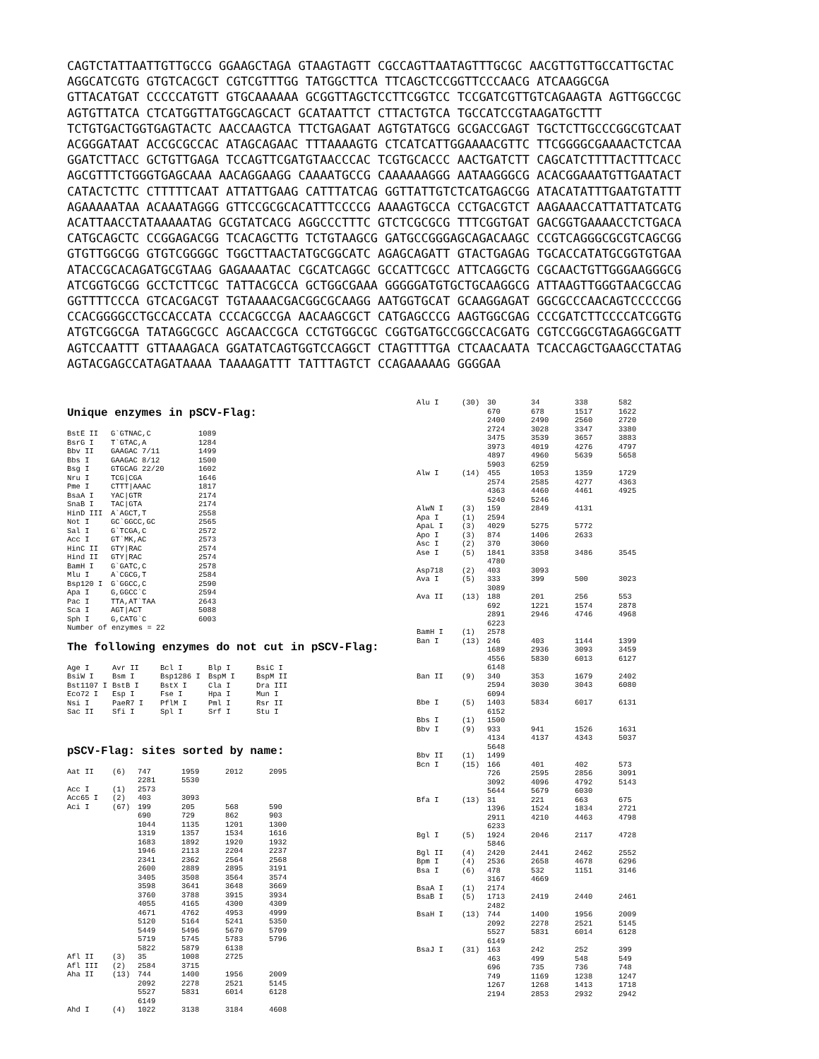CAGTCTATTAATTGTTGCCG GGAAGCTAGA GTAAGTAGTT CGCCAGTTAATAGTTTGCGC AACGTTGTTGCCATTGCTAC
AGGCATCGTG GTGTCACGCT CGTCGTTTGG TATGGCTTCA TTCAGCTCCGGTTCCCAACG ATCAAGGCGA
GTTACATGAT CCCCCATGTT GTGCAAAAAA GCGGTTAGCTCCTTCGGTCC TCCGATCGTTGTCAGAAGTA AGTTGGCCGC
AGTGTTATCA CTCATGGTTATGGCAGCACT GCATAATTCT CTTACTGTCA TGCCATCCGTAAGATGCTTT
TCTGTGACTGGTGAGTACTC AACCAAGTCA TTCTGAGAAT AGTGTATGCG GCGACCGAGT TGCTCTTGCCCGGCGTCAAT
ACGGGATAAT ACCGCGCCAC ATAGCAGAAC TTTAAAAGTG CTCATCATTGGAAAACGTTC TTCGGGGCGAAAACTCTCAA
GGATCTTACC GCTGTTGAGA TCCAGTTCGATGTAACCCAC TCGTGCACCC AACTGATCTT CAGCATCTTTTACTTTCACC
AGCGTTTCTGGGTGAGCAAA AACAGGAAGG CAAAATGCCG CAAAAAAGGG AATAAGGGCG ACACGGAAATGTTGAATACT
CATACTCTTC CTTTTTCAAT ATTATTGAAG CATTTATCAG GGTTATTGTCTCATGAGCGG ATACATATTTGAATGTATTT
AGAAAAATAA ACAAATAGGG GTTCCGCGCACATTTCCCCG AAAAGTGCCA CCTGACGTCT AAGAAACCATTATTATCATG
ACATTAACCTATAAAAATAG GCGTATCACG AGGCCCTTTC GTCTCGCGCG TTTCGGTGAT GACGGTGAAAACCTCTGACA
CATGCAGCTC CCGGAGACGG TCACAGCTTG TCTGTAAGCG GATGCCGGGAGCAGACAAGC CCGTCAGGGCGCGTCAGCGG
GTGTTGGCGG GTGTCGGGGC TGGCTTAACTATGCGGCATC AGAGCAGATT GTACTGAGAG TGCACCATATGCGGTGTGAA
ATACCGCACAGATGCGTAAG GAGAAAATAC CGCATCAGGC GCCATTCGCC ATTCAGGCTG CGCAACTGTTGGGAAGGGCG
ATCGGTGCGG GCCTCTTCGC TATTACGCCA GCTGGCGAAA GGGGGATGTGCTGCAAGGCG ATTAAGTTGGGTAACGCCAG
GGTTTTCCCA GTCACGACGT TGTAAAACGACGGCGCAAGG AATGGTGCAT GCAAGGAGAT GGCGCCCAACAGTCCCCCGG
CCACGGGGCCTGCCACCATA CCCACGCCGA AACAAGCGCT CATGAGCCCG AAGTGGCGAG CCCGATCTTCCCCATCGGTG
ATGTCGGCGA TATAGGCGCC AGCAACCGCA CCTGTGGCGC CGGTGATGCCGGCCACGATG CGTCCGGCGTAGAGGCGATT
AGTCCAATTT GTTAAAGACA GGATATCAGTGGTCCAGGCT CTAGTTTTGA CTCAACAATA TCACCAGCTGAAGCCTATAG
AGTACGAGCCATAGATAAAA TAAAAGATTT TATTTAGTCT CCAGAAAAAG GGGGAA
Unique enzymes in pSCV-Flag:
| BstE II | G`GTNAC,C | 1089 |
| BsrG I | T`GTAC,A | 1284 |
| Bbv II | GAAGAC 7/11 | 1499 |
| Bbs I | GAAGAC 8/12 | 1500 |
| Bsg I | GTGCAG 22/20 | 1602 |
| Nru I | TCG/CGA | 1646 |
| Pme I | CTTT/AAAC | 1817 |
| BsaA I | YAC/GTR | 2174 |
| SnaB I | TAC/GTA | 2174 |
| HinD III | A`AGCT,T | 2558 |
| Not I | GC`GGCC,GC | 2565 |
| Sal I | G`TCGA,C | 2572 |
| Acc I | GT`MK,AC | 2573 |
| HinC II | GTY/RAC | 2574 |
| Hind II | GTY/RAC | 2574 |
| BamH I | G`GATC,C | 2578 |
| Mlu I | A`CGCG,T | 2584 |
| Bsp120 I | G`GGCC,C | 2590 |
| Apa I | G,GGCC`C | 2594 |
| Pac I | TTA,AT`TAA | 2643 |
| Sca I | AGT/ACT | 5088 |
| Sph I | G,CATG`C | 6003 |
| Number of enzymes = 22 | | |
The following enzymes do not cut in pSCV-Flag:
| Age I | Avr II | Bcl I | Blp I | BsiC I |
| BsiW I | Bsm I | Bsp1286 I | BspM I | BspM II |
| Bst1107 I | BstB I | BstX I | Cla I | Dra III |
| Eco72 I | Esp I | Fse I | Hpa I | Mun I |
| Nsi I | PaeR7 I | PflM I | Pml I | Rsr II |
| Sac II | Sfi I | Spl I | Srf I | Stu I |
pSCV-Flag: sites sorted by name:
| Aat II | (6) | 747 | 1959 | 2012 | 2095 |
| | | 2281 | 5530 | | |
| Acc I | (1) | 2573 | | | |
| Acc65 I | (2) | 403 | 3093 | | |
| Aci I | (67) | 199 | 205 | 568 | 590 |
| | | 690 | 729 | 862 | 903 |
| | | 1044 | 1135 | 1201 | 1300 |
| | | 1319 | 1357 | 1534 | 1616 |
| | | 1683 | 1892 | 1920 | 1932 |
| | | 1946 | 2113 | 2204 | 2237 |
| | | 2341 | 2362 | 2564 | 2568 |
| | | 2600 | 2889 | 2895 | 3191 |
| | | 3405 | 3508 | 3564 | 3574 |
| | | 3598 | 3641 | 3648 | 3669 |
| | | 3760 | 3788 | 3915 | 3934 |
| | | 4055 | 4165 | 4300 | 4309 |
| | | 4671 | 4762 | 4953 | 4999 |
| | | 5120 | 5164 | 5241 | 5350 |
| | | 5449 | 5496 | 5670 | 5709 |
| | | 5719 | 5745 | 5783 | 5796 |
| | | 5822 | 5879 | 6138 | |
| Afl II | (3) | 35 | 1008 | 2725 | |
| Afl III | (2) | 2584 | 3715 | | |
| Aha II | (13) | 744 | 1400 | 1956 | 2009 |
| | | 2092 | 2278 | 2521 | 5145 |
| | | 5527 | 5831 | 6014 | 6128 |
| | | 6149 | | | |
| Ahd I | (4) | 1022 | 3138 | 3184 | 4608 |
| Alu I | (30) | 30 | 34 | 338 | 582 |
| | | 670 | 678 | 1517 | 1622 |
| | | 2400 | 2490 | 2560 | 2720 |
| | | 2724 | 3028 | 3347 | 3380 |
| | | 3475 | 3539 | 3657 | 3883 |
| | | 3973 | 4019 | 4276 | 4797 |
| | | 4897 | 4960 | 5639 | 5658 |
| | | 5903 | 6259 | | |
| Alw I | (14) | 455 | 1053 | 1359 | 1729 |
| | | 2574 | 2585 | 4277 | 4363 |
| | | 4363 | 4460 | 4461 | 4925 |
| | | 5240 | 5246 | | |
| AlwN I | (3) | 159 | 2849 | 4131 | |
| Apa I | (1) | 2594 | | | |
| ApaL I | (3) | 4029 | 5275 | 5772 | |
| Apo I | (3) | 874 | 1406 | 2633 | |
| Asc I | (2) | 370 | 3060 | | |
| Ase I | (5) | 1841 | 3358 | 3486 | 3545 |
| | | 4780 | | | |
| Asp718 | (2) | 403 | 3093 | | |
| Ava I | (5) | 333 | 399 | 500 | 3023 |
| | | 3089 | | | |
| Ava II | (13) | 188 | 201 | 256 | 553 |
| | | 692 | 1221 | 1574 | 2878 |
| | | 2891 | 2946 | 4746 | 4968 |
| | | 6223 | | | |
| BamH I | (1) | 2578 | | | |
| Ban I | (13) | 246 | 403 | 1144 | 1399 |
| | | 1689 | 2936 | 3093 | 3459 |
| | | 4556 | 5830 | 6013 | 6127 |
| | | 6148 | | | |
| Ban II | (9) | 340 | 353 | 1679 | 2402 |
| | | 2594 | 3030 | 3043 | 6080 |
| | | 6094 | | | |
| Bbe I | (5) | 1403 | 5834 | 6017 | 6131 |
| | | 6152 | | | |
| Bbs I | (1) | 1500 | | | |
| Bbv I | (9) | 933 | 941 | 1526 | 1631 |
| | | 4134 | 4137 | 4343 | 5037 |
| | | 5648 | | | |
| Bbv II | (1) | 1499 | | | |
| Bcn I | (15) | 166 | 401 | 402 | 573 |
| | | 726 | 2595 | 2856 | 3091 |
| | | 3092 | 4096 | 4792 | 5143 |
| | | 5644 | 5679 | 6030 | |
| Bfa I | (13) | 31 | 221 | 663 | 675 |
| | | 1396 | 1524 | 1834 | 2721 |
| | | 2911 | 4210 | 4463 | 4798 |
| | | 6233 | | | |
| Bgl I | (5) | 1924 | 2046 | 2117 | 4728 |
| | | 5846 | | | |
| Bgl II | (4) | 2420 | 2441 | 2462 | 2552 |
| Bpm I | (4) | 2536 | 2658 | 4678 | 6296 |
| Bsa I | (6) | 478 | 532 | 1151 | 3146 |
| | | 3167 | 4669 | | |
| BsaA I | (1) | 2174 | | | |
| BsaB I | (5) | 1713 | 2419 | 2440 | 2461 |
| | | 2482 | | | |
| BsaH I | (13) | 744 | 1400 | 1956 | 2009 |
| | | 2092 | 2278 | 2521 | 5145 |
| | | 5527 | 5831 | 6014 | 6128 |
| | | 6149 | | | |
| BsaJ I | (31) | 163 | 242 | 252 | 399 |
| | | 463 | 499 | 548 | 549 |
| | | 696 | 735 | 736 | 748 |
| | | 749 | 1169 | 1238 | 1247 |
| | | 1267 | 1268 | 1413 | 1718 |
| | | 2194 | 2853 | 2932 | 2942 |